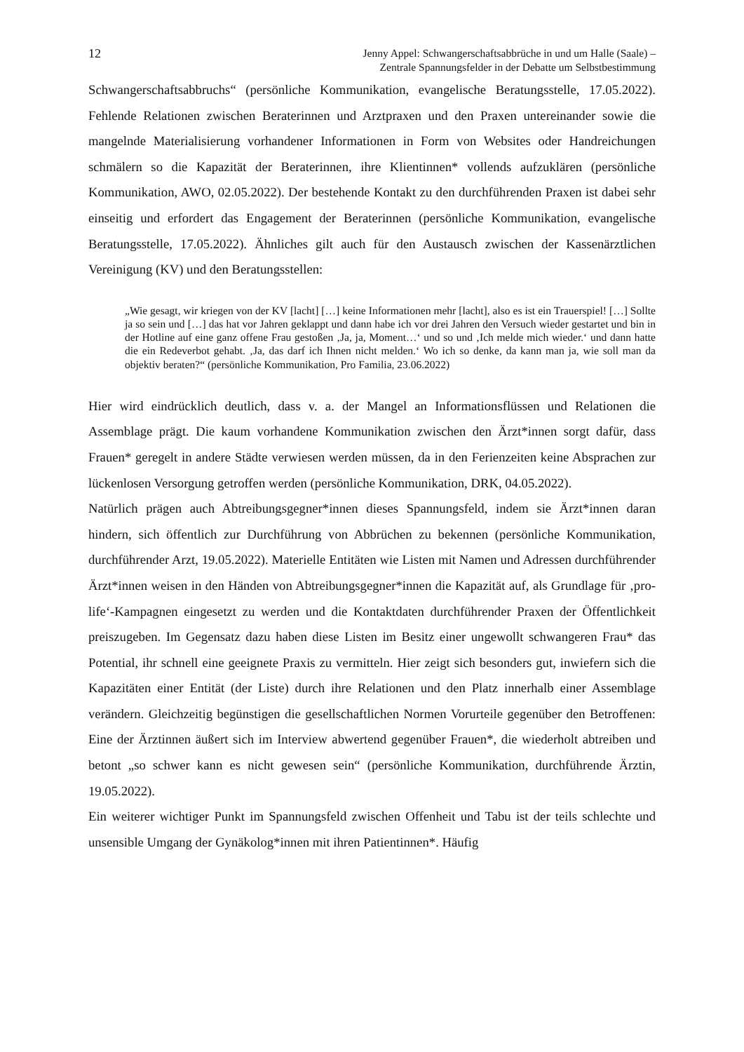12 Jenny Appel: Schwangerschaftsabbrüche in und um Halle (Saale) –
Zentrale Spannungsfelder in der Debatte um Selbstbestimmung
Schwangerschaftsabbruchs“ (persönliche Kommunikation, evangelische Beratungsstelle, 17.05.2022). Fehlende Relationen zwischen Beraterinnen und Arztpraxen und den Praxen untereinander sowie die mangelnde Materialisierung vorhandener Informationen in Form von Websites oder Handreichungen schmälern so die Kapazität der Beraterinnen, ihre Klientinnen* vollends aufzuklären (persönliche Kommunikation, AWO, 02.05.2022). Der bestehende Kontakt zu den durchführenden Praxen ist dabei sehr einseitig und erfordert das Engagement der Beraterinnen (persönliche Kommunikation, evangelische Beratungsstelle, 17.05.2022). Ähnliches gilt auch für den Austausch zwischen der Kassenärztlichen Vereinigung (KV) und den Beratungsstellen:
„Wie gesagt, wir kriegen von der KV [lacht] […] keine Informationen mehr [lacht], also es ist ein Trauerspiel! […] Sollte ja so sein und […] das hat vor Jahren geklappt und dann habe ich vor drei Jahren den Versuch wieder gestartet und bin in der Hotline auf eine ganz offene Frau gestoßen ‚Ja, ja, Moment…‘ und so und ‚Ich melde mich wieder.‘ und dann hatte die ein Redeverbot gehabt. ‚Ja, das darf ich Ihnen nicht melden.‘ Wo ich so denke, da kann man ja, wie soll man da objektiv beraten?“ (persönliche Kommunikation, Pro Familia, 23.06.2022)
Hier wird eindrücklich deutlich, dass v. a. der Mangel an Informationsflüssen und Relationen die Assemblage prägt. Die kaum vorhandene Kommunikation zwischen den Ärzt*innen sorgt dafür, dass Frauen* geregelt in andere Städte verwiesen werden müssen, da in den Ferienzeiten keine Absprachen zur lückenlosen Versorgung getroffen werden (persönliche Kommunikation, DRK, 04.05.2022).
Natürlich prägen auch Abtreibungsgegner*innen dieses Spannungsfeld, indem sie Ärzt*innen daran hindern, sich öffentlich zur Durchführung von Abbrüchen zu bekennen (persönliche Kommunikation, durchführender Arzt, 19.05.2022). Materielle Entitäten wie Listen mit Namen und Adressen durchführender Ärzt*innen weisen in den Händen von Abtreibungsgegner*innen die Kapazität auf, als Grundlage für ‚pro-life‘-Kampagnen eingesetzt zu werden und die Kontaktdaten durchführender Praxen der Öffentlichkeit preiszugeben. Im Gegensatz dazu haben diese Listen im Besitz einer ungewollt schwangeren Frau* das Potential, ihr schnell eine geeignete Praxis zu vermitteln. Hier zeigt sich besonders gut, inwiefern sich die Kapazitäten einer Entität (der Liste) durch ihre Relationen und den Platz innerhalb einer Assemblage verändern. Gleichzeitig begünstigen die gesellschaftlichen Normen Vorurteile gegenüber den Betroffenen: Eine der Ärztinnen äußert sich im Interview abwertend gegenüber Frauen*, die wiederholt abtreiben und betont „so schwer kann es nicht gewesen sein“ (persönliche Kommunikation, durchführende Ärztin, 19.05.2022).
Ein weiterer wichtiger Punkt im Spannungsfeld zwischen Offenheit und Tabu ist der teils schlechte und unsensible Umgang der Gynäkolog*innen mit ihren Patientinnen*. Häufig